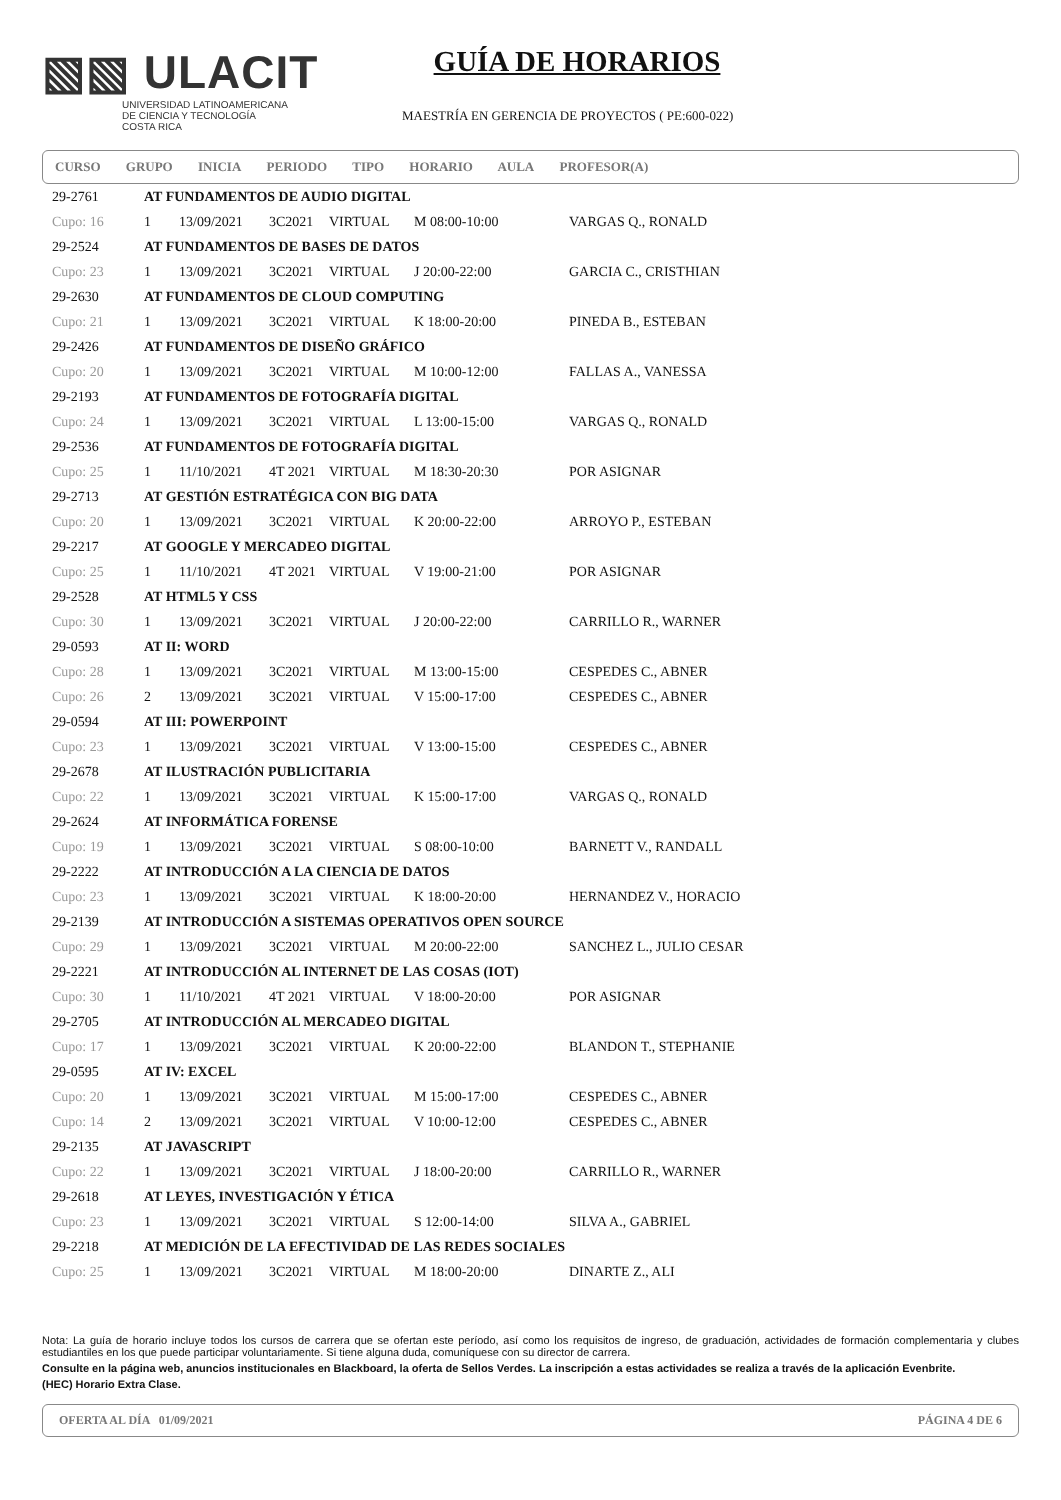▧▧ ULACIT
UNIVERSIDAD LATINOAMERICANA
DE CIENCIA Y TECNOLOGÍA
COSTA RICA
GUÍA DE HORARIOS
MAESTRÍA EN GERENCIA DE PROYECTOS ( PE:600-022)
CURSO GRUPO INICIA PERIODO TIPO HORARIO AULA PROFESOR(A)
| 29-2761 | AT FUNDAMENTOS DE AUDIO DIGITAL | | | | | |
| Cupo: 16 | 1 | 13/09/2021 | 3C2021 | VIRTUAL | M 08:00-10:00 | VARGAS Q., RONALD |
| 29-2524 | AT FUNDAMENTOS DE BASES DE DATOS | | | | | |
| Cupo: 23 | 1 | 13/09/2021 | 3C2021 | VIRTUAL | J 20:00-22:00 | GARCIA C., CRISTHIAN |
| 29-2630 | AT FUNDAMENTOS DE CLOUD COMPUTING | | | | | |
| Cupo: 21 | 1 | 13/09/2021 | 3C2021 | VIRTUAL | K 18:00-20:00 | PINEDA B., ESTEBAN |
| 29-2426 | AT FUNDAMENTOS DE DISEÑO GRÁFICO | | | | | |
| Cupo: 20 | 1 | 13/09/2021 | 3C2021 | VIRTUAL | M 10:00-12:00 | FALLAS A., VANESSA |
| 29-2193 | AT FUNDAMENTOS DE FOTOGRAFÍA DIGITAL | | | | | |
| Cupo: 24 | 1 | 13/09/2021 | 3C2021 | VIRTUAL | L 13:00-15:00 | VARGAS Q., RONALD |
| 29-2536 | AT FUNDAMENTOS DE FOTOGRAFÍA DIGITAL | | | | | |
| Cupo: 25 | 1 | 11/10/2021 | 4T 2021 | VIRTUAL | M 18:30-20:30 | POR ASIGNAR |
| 29-2713 | AT GESTIÓN ESTRATÉGICA CON BIG DATA | | | | | |
| Cupo: 20 | 1 | 13/09/2021 | 3C2021 | VIRTUAL | K 20:00-22:00 | ARROYO P., ESTEBAN |
| 29-2217 | AT GOOGLE Y MERCADEO DIGITAL | | | | | |
| Cupo: 25 | 1 | 11/10/2021 | 4T 2021 | VIRTUAL | V 19:00-21:00 | POR ASIGNAR |
| 29-2528 | AT HTML5 Y CSS | | | | | |
| Cupo: 30 | 1 | 13/09/2021 | 3C2021 | VIRTUAL | J 20:00-22:00 | CARRILLO R., WARNER |
| 29-0593 | AT II: WORD | | | | | |
| Cupo: 28 | 1 | 13/09/2021 | 3C2021 | VIRTUAL | M 13:00-15:00 | CESPEDES C., ABNER |
| Cupo: 26 | 2 | 13/09/2021 | 3C2021 | VIRTUAL | V 15:00-17:00 | CESPEDES C., ABNER |
| 29-0594 | AT III: POWERPOINT | | | | | |
| Cupo: 23 | 1 | 13/09/2021 | 3C2021 | VIRTUAL | V 13:00-15:00 | CESPEDES C., ABNER |
| 29-2678 | AT ILUSTRACIÓN PUBLICITARIA | | | | | |
| Cupo: 22 | 1 | 13/09/2021 | 3C2021 | VIRTUAL | K 15:00-17:00 | VARGAS Q., RONALD |
| 29-2624 | AT INFORMÁTICA FORENSE | | | | | |
| Cupo: 19 | 1 | 13/09/2021 | 3C2021 | VIRTUAL | S 08:00-10:00 | BARNETT V., RANDALL |
| 29-2222 | AT INTRODUCCIÓN A LA CIENCIA DE DATOS | | | | | |
| Cupo: 23 | 1 | 13/09/2021 | 3C2021 | VIRTUAL | K 18:00-20:00 | HERNANDEZ V., HORACIO |
| 29-2139 | AT INTRODUCCIÓN A SISTEMAS OPERATIVOS OPEN SOURCE | | | | | |
| Cupo: 29 | 1 | 13/09/2021 | 3C2021 | VIRTUAL | M 20:00-22:00 | SANCHEZ L., JULIO CESAR |
| 29-2221 | AT INTRODUCCIÓN AL INTERNET DE LAS COSAS (IOT) | | | | | |
| Cupo: 30 | 1 | 11/10/2021 | 4T 2021 | VIRTUAL | V 18:00-20:00 | POR ASIGNAR |
| 29-2705 | AT INTRODUCCIÓN AL MERCADEO DIGITAL | | | | | |
| Cupo: 17 | 1 | 13/09/2021 | 3C2021 | VIRTUAL | K 20:00-22:00 | BLANDON T., STEPHANIE |
| 29-0595 | AT IV: EXCEL | | | | | |
| Cupo: 20 | 1 | 13/09/2021 | 3C2021 | VIRTUAL | M 15:00-17:00 | CESPEDES C., ABNER |
| Cupo: 14 | 2 | 13/09/2021 | 3C2021 | VIRTUAL | V 10:00-12:00 | CESPEDES C., ABNER |
| 29-2135 | AT JAVASCRIPT | | | | | |
| Cupo: 22 | 1 | 13/09/2021 | 3C2021 | VIRTUAL | J 18:00-20:00 | CARRILLO R., WARNER |
| 29-2618 | AT LEYES, INVESTIGACIÓN Y ÉTICA | | | | | |
| Cupo: 23 | 1 | 13/09/2021 | 3C2021 | VIRTUAL | S 12:00-14:00 | SILVA A., GABRIEL |
| 29-2218 | AT MEDICIÓN DE LA EFECTIVIDAD DE LAS REDES SOCIALES | | | | | |
| Cupo: 25 | 1 | 13/09/2021 | 3C2021 | VIRTUAL | M 18:00-20:00 | DINARTE Z., ALI |
Nota: La guía de horario incluye todos los cursos de carrera que se ofertan este período, así como los requisitos de ingreso, de graduación, actividades de formación complementaria y clubes estudiantiles en los que puede participar voluntariamente. Si tiene alguna duda, comuníquese con su director de carrera.
Consulte en la página web, anuncios institucionales en Blackboard, la oferta de Sellos Verdes. La inscripción a estas actividades se realiza a través de la aplicación Evenbrite.
(HEC) Horario Extra Clase.
OFERTA AL DÍA 01/09/2021 PÁGINA 4 DE 6